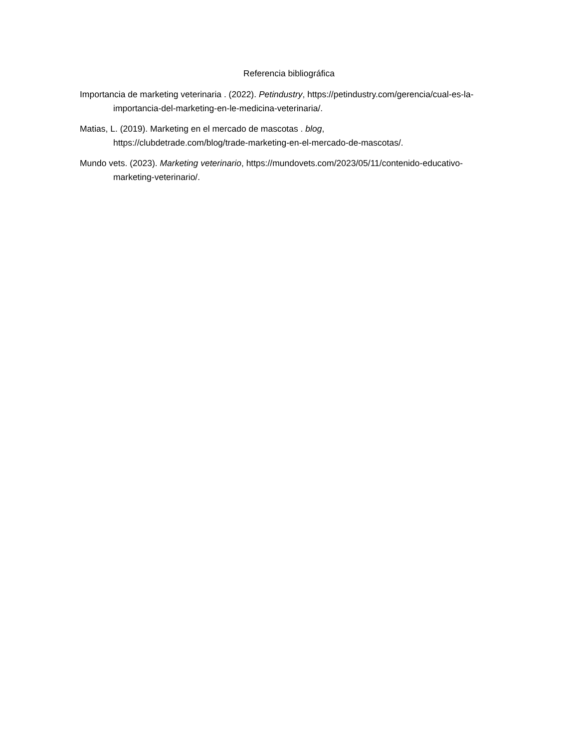Referencia bibliográfica
Importancia de marketing veterinaria . (2022). Petindustry, https://petindustry.com/gerencia/cual-es-la-importancia-del-marketing-en-le-medicina-veterinaria/.
Matias, L. (2019). Marketing en el mercado de mascotas . blog,
https://clubdetrade.com/blog/trade-marketing-en-el-mercado-de-mascotas/.
Mundo vets. (2023). Marketing veterinario, https://mundovets.com/2023/05/11/contenido-educativo-marketing-veterinario/.